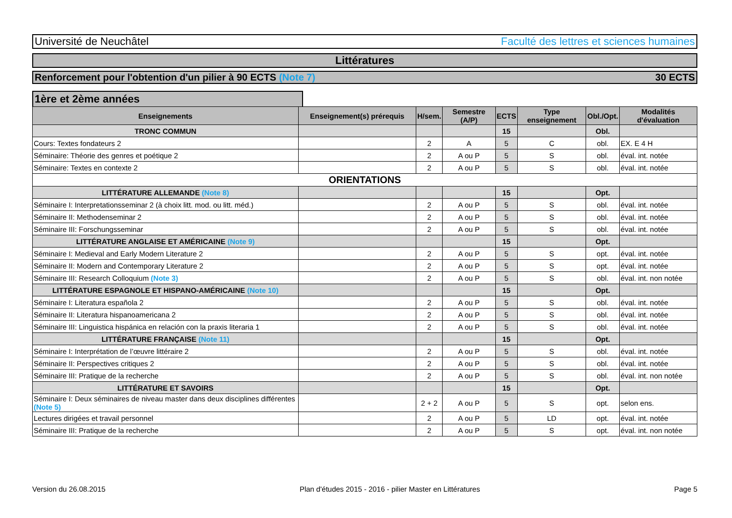Université de Neuchâtel Faculté des lettres et sciences humaines
Littératures
Renforcement pour l'obtention d'un pilier à 90 ECTS (Note 7) 30 ECTS
1ère et 2ème années
| Enseignements | Enseignement(s) prérequis | H/sem. | Semestre (A/P) | ECTS | Type enseignement | Obl./Opt. | Modalités d'évaluation |
| --- | --- | --- | --- | --- | --- | --- | --- |
| TRONC COMMUN | | | | 15 | | Obl. | |
| Cours: Textes fondateurs 2 | | 2 | A | 5 | C | obl. | EX. E 4 H |
| Séminaire: Théorie des genres et poétique 2 | | 2 | A ou P | 5 | S | obl. | éval. int. notée |
| Séminaire: Textes en contexte 2 | | 2 | A ou P | 5 | S | obl. | éval. int. notée |
| ORIENTATIONS | | | | | | | |
| LITTÉRATURE ALLEMANDE (Note 8) | | | | 15 | | Opt. | |
| Séminaire I: Interpretationsseminar 2 (à choix litt. mod. ou litt. méd.) | | 2 | A ou P | 5 | S | obl. | éval. int. notée |
| Séminaire II: Methodenseminar 2 | | 2 | A ou P | 5 | S | obl. | éval. int. notée |
| Séminaire III: Forschungsseminar | | 2 | A ou P | 5 | S | obl. | éval. int. notée |
| LITTÉRATURE ANGLAISE ET AMÉRICAINE (Note 9) | | | | 15 | | Opt. | |
| Séminaire I: Medieval and Early Modern Literature 2 | | 2 | A ou P | 5 | S | opt. | éval. int. notée |
| Séminaire II: Modern and Contemporary Literature 2 | | 2 | A ou P | 5 | S | opt. | éval. int. notée |
| Séminaire III: Research Colloquium (Note 3) | | 2 | A ou P | 5 | S | obl. | éval. int. non notée |
| LITTÉRATURE ESPAGNOLE ET HISPANO-AMÉRICAINE (Note 10) | | | | 15 | | Opt. | |
| Séminaire I: Literatura española 2 | | 2 | A ou P | 5 | S | obl. | éval. int. notée |
| Séminaire II: Literatura hispanoamericana 2 | | 2 | A ou P | 5 | S | obl. | éval. int. notée |
| Séminaire III: Linguistica hispánica en relación con la praxis literaria 1 | | 2 | A ou P | 5 | S | obl. | éval. int. notée |
| LITTÉRATURE FRANÇAISE (Note 11) | | | | 15 | | Opt. | |
| Séminaire I: Interprétation de l’œuvre littéraire 2 | | 2 | A ou P | 5 | S | obl. | éval. int. notée |
| Séminaire II: Perspectives critiques 2 | | 2 | A ou P | 5 | S | obl. | éval. int. notée |
| Séminaire III: Pratique de la recherche | | 2 | A ou P | 5 | S | obl. | éval. int. non notée |
| LITTÉRATURE ET SAVOIRS | | | | 15 | | Opt. | |
| Séminaire I: Deux séminaires de niveau master dans deux disciplines différentes (Note 5) | | 2 + 2 | A ou P | 5 | S | opt. | selon ens. |
| Lectures dirigées et travail personnel | | 2 | A ou P | 5 | LD | opt. | éval. int. notée |
| Séminaire III: Pratique de la recherche | | 2 | A ou P | 5 | S | opt. | éval. int. non notée |
Version du 26.08.2015 Plan d'études 2015 - 2016 - pilier Master en Littératures Page 5